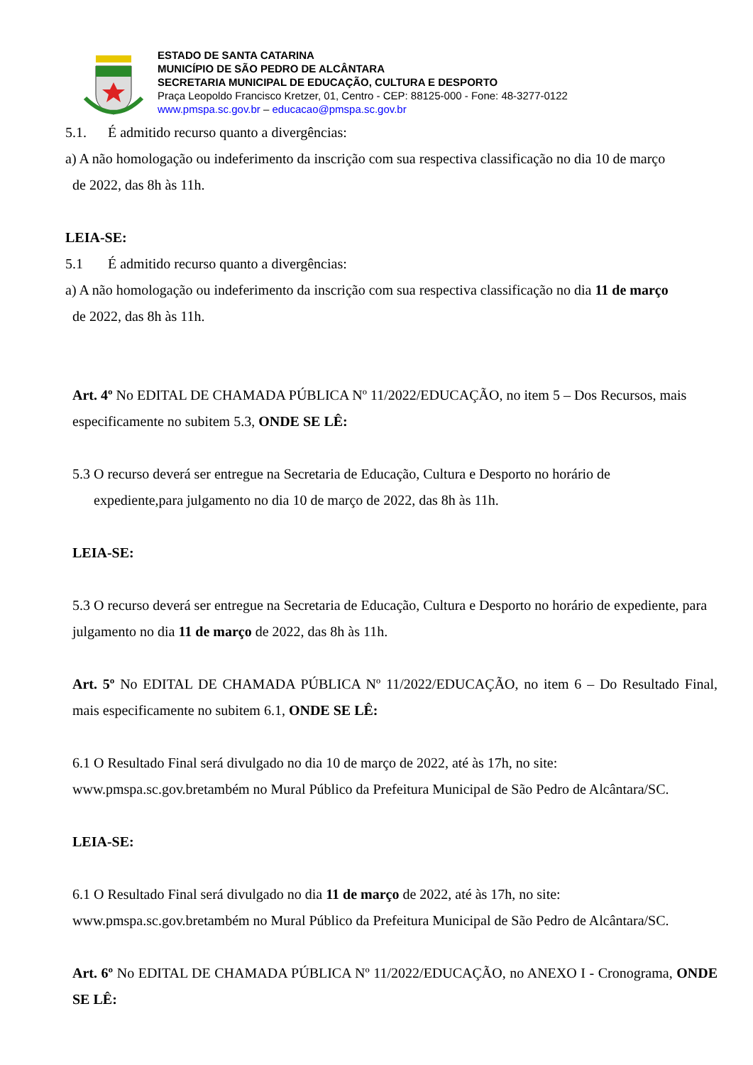ESTADO DE SANTA CATARINA
MUNICÍPIO DE SÃO PEDRO DE ALCÂNTARA
SECRETARIA MUNICIPAL DE EDUCAÇÃO, CULTURA E DESPORTO
Praça Leopoldo Francisco Kretzer, 01, Centro - CEP: 88125-000 - Fone: 48-3277-0122
www.pmspa.sc.gov.br – educacao@pmspa.sc.gov.br
5.1. É admitido recurso quanto a divergências:
a) A não homologação ou indeferimento da inscrição com sua respectiva classificação no dia 10 de março
de 2022, das 8h às 11h.
LEIA-SE:
5.1 É admitido recurso quanto a divergências:
a) A não homologação ou indeferimento da inscrição com sua respectiva classificação no dia 11 de março
de 2022, das 8h às 11h.
Art. 4º No EDITAL DE CHAMADA PÚBLICA Nº 11/2022/EDUCAÇÃO, no item 5 – Dos Recursos, mais especificamente no subitem 5.3, ONDE SE LÊ:
5.3 O recurso deverá ser entregue na Secretaria de Educação, Cultura e Desporto no horário de
expediente,para julgamento no dia 10 de março de 2022, das 8h às 11h.
LEIA-SE:
5.3 O recurso deverá ser entregue na Secretaria de Educação, Cultura e Desporto no horário de expediente, para julgamento no dia 11 de março de 2022, das 8h às 11h.
Art. 5º No EDITAL DE CHAMADA PÚBLICA Nº 11/2022/EDUCAÇÃO, no item 6 – Do Resultado Final, mais especificamente no subitem 6.1, ONDE SE LÊ:
6.1 O Resultado Final será divulgado no dia 10 de março de 2022, até às 17h, no site:
www.pmspa.sc.gov.bretambém no Mural Público da Prefeitura Municipal de São Pedro de Alcântara/SC.
LEIA-SE:
6.1 O Resultado Final será divulgado no dia 11 de março de 2022, até às 17h, no site:
www.pmspa.sc.gov.bretambém no Mural Público da Prefeitura Municipal de São Pedro de Alcântara/SC.
Art. 6º No EDITAL DE CHAMADA PÚBLICA Nº 11/2022/EDUCAÇÃO, no ANEXO I - Cronograma, ONDE SE LÊ: